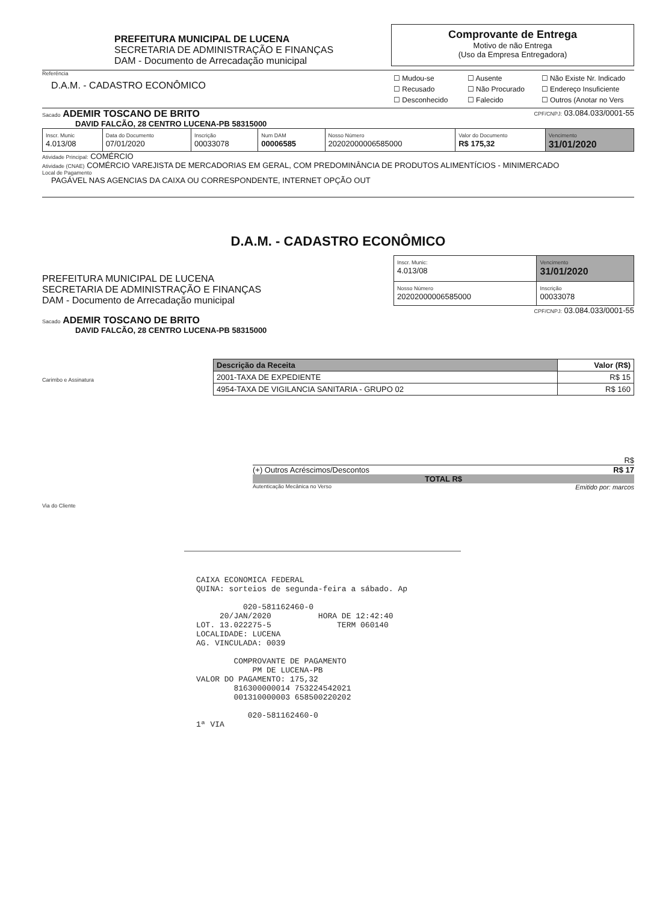PREFEITURA MUNICIPAL DE LUCENA
SECRETARIA DE ADMINISTRAÇÃO E FINANÇAS
DAM - Documento de Arrecadação municipal
Comprovante de Entrega
Motivo de não Entrega
(Uso da Empresa Entregadora)
Referência
D.A.M. - CADASTRO ECONÔMICO
☐ Mudou-se ☐ Ausente ☐ Não Existe Nr. Indicado ☐ Recusado ☐ Não Procurado ☐ Endereço Insuficiente ☐ Desconhecido ☐ Falecido ☐ Outros (Anotar no Vers
Sacado ADEMIR TOSCANO DE BRITO
CPF/CNPJ: 03.084.033/0001-55
DAVID FALCÃO, 28 CENTRO LUCENA-PB 58315000
| Inscr. Munic 4.013/08 | Data do Documento 07/01/2020 | Inscrição 00033078 | Num DAM 00006585 | Nosso Número 20202000006585000 | Valor do Documento R$ 175,32 | Vencimento 31/01/2020 |
Atividade Principal: COMÉRCIO
Atividade (CNAE) COMÉRCIO VAREJISTA DE MERCADORIAS EM GERAL, COM PREDOMINÂNCIA DE PRODUTOS ALIMENTÍCIOS - MINIMERCADO
Local de Pagamento
PAGÁVEL NAS AGENCIAS DA CAIXA OU CORRESPONDENTE, INTERNET OPÇÃO OUT
D.A.M. - CADASTRO ECONÔMICO
PREFEITURA MUNICIPAL DE LUCENA
SECRETARIA DE ADMINISTRAÇÃO E FINANÇAS
DAM - Documento de Arrecadação municipal
| Inscr. Munic: 4.013/08 | Vencimento 31/01/2020 |
| Nosso Número 20202000006585000 | Inscrição 00033078 |
CPF/CNPJ: 03.084.033/0001-55
Sacado ADEMIR TOSCANO DE BRITO
DAVID FALCÃO, 28 CENTRO LUCENA-PB 58315000
Carimbo e Assinatura
| Descrição da Receita | Valor (R$) |
| --- | --- |
| 2001-TAXA DE EXPEDIENTE | R$ 15 |
| 4954-TAXA DE VIGILANCIA SANITARIA - GRUPO 02 | R$ 160 |
R$
(+) Outros Acréscimos/Descontos R$ 17
TOTAL R$
Autenticação Mecânica no Verso Emitido por: marcos
Via do Cliente
CAIXA ECONOMICA FEDERAL QUINA: sorteios de segunda-feira a sábado. Ap 020-581162460-0 20/JAN/2020 HORA DE 12:42:40 LOT. 13.022275-5 TERM 060140 LOCALIDADE: LUCENA AG. VINCULADA: 0039 COMPROVANTE DE PAGAMENTO PM DE LUCENA-PB VALOR DO PAGAMENTO: 175,32 816300000014 753224542021 001310000003 658500220202 020-581162460-0 1ª VIA